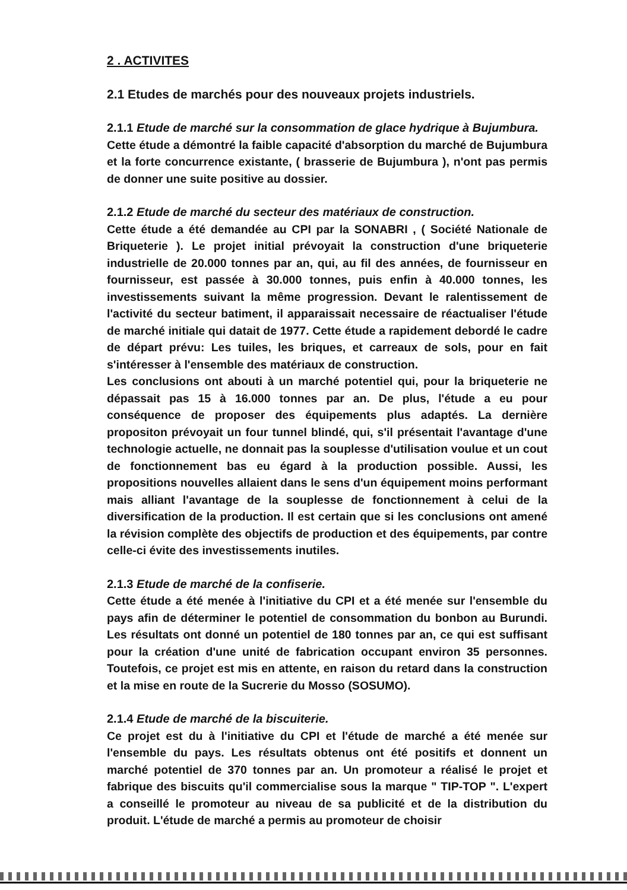2 . ACTIVITES
2.1 Etudes de marchés pour des nouveaux projets industriels.
2.1.1 Etude de marché sur la consommation de glace hydrique à Bujumbura.
Cette étude a démontré la faible capacité d'absorption du marché de Bujumbura et la forte concurrence existante, ( brasserie de Bujumbura ), n'ont pas permis de donner une suite positive au dossier.
2.1.2 Etude de marché du secteur des matériaux de construction.
Cette étude a été demandée au CPI par la SONABRI , ( Société Nationale de Briqueterie ). Le projet initial prévoyait la construction d'une briqueterie industrielle de 20.000 tonnes par an, qui, au fil des années, de fournisseur en fournisseur, est passée à 30.000 tonnes, puis enfin à 40.000 tonnes, les investissements suivant la même progression. Devant le ralentissement de l'activité du secteur batiment, il apparaissait necessaire de réactualiser l'étude de marché initiale qui datait de 1977. Cette étude a rapidement debordé le cadre de départ prévu: Les tuiles, les briques, et carreaux de sols, pour en fait s'intéresser à l'ensemble des matériaux de construction.
Les conclusions ont abouti à un marché potentiel qui, pour la briqueterie ne dépassait pas 15 à 16.000 tonnes par an. De plus, l'étude a eu pour conséquence de proposer des équipements plus adaptés. La dernière propositon prévoyait un four tunnel blindé, qui, s'il présentait l'avantage d'une technologie actuelle, ne donnait pas la souplesse d'utilisation voulue et un cout de fonctionnement bas eu égard à la production possible. Aussi, les propositions nouvelles allaient dans le sens d'un équipement moins performant mais alliant l'avantage de la souplesse de fonctionnement à celui de la diversification de la production. Il est certain que si les conclusions ont amené la révision complète des objectifs de production et des équipements, par contre celle-ci évite des investissements inutiles.
2.1.3 Etude de marché de la confiserie.
Cette étude a été menée à l'initiative du CPI et a été menée sur l'ensemble du pays afin de déterminer le potentiel de consommation du bonbon au Burundi. Les résultats ont donné un potentiel de 180 tonnes par an, ce qui est suffisant pour la création d'une unité de fabrication occupant environ 35 personnes. Toutefois, ce projet est mis en attente, en raison du retard dans la construction et la mise en route de la Sucrerie du Mosso (SOSUMO).
2.1.4 Etude de marché de la biscuiterie.
Ce projet est du à l'initiative du CPI et l'étude de marché a été menée sur l'ensemble du pays. Les résultats obtenus ont été positifs et donnent un marché potentiel de 370 tonnes par an. Un promoteur a réalisé le projet et fabrique des biscuits qu'il commercialise sous la marque " TIP-TOP ". L'expert a conseillé le promoteur au niveau de sa publicité et de la distribution du produit. L'étude de marché a permis au promoteur de choisir